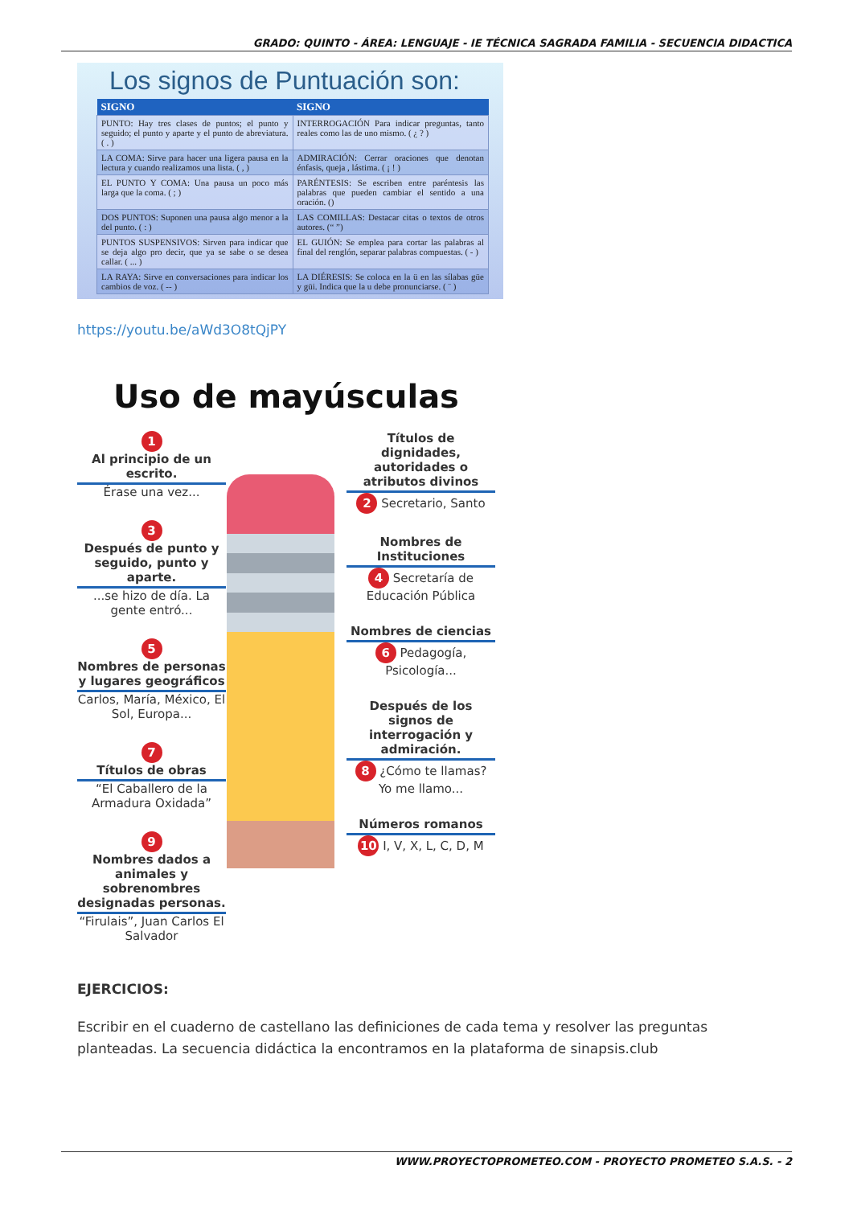GRADO: QUINTO - ÁREA: LENGUAJE - IE TÉCNICA SAGRADA FAMILIA - SECUENCIA DIDACTICA
Los signos de Puntuación son:
| SIGNO | SIGNO |
| --- | --- |
| PUNTO: Hay tres clases de puntos; el punto y seguido; el punto y aparte y el punto de abreviatura. ( . ) | INTERROGACIÓN Para indicar preguntas, tanto reales como las de uno mismo. ( ¿ ? ) |
| LA COMA: Sirve para hacer una ligera pausa en la lectura y cuando realizamos una lista. ( , ) | ADMIRACIÓN: Cerrar oraciones que denotan énfasis, queja , lástima. ( ¡ ! ) |
| EL PUNTO Y COMA: Una pausa un poco más larga que la coma. ( ; ) | PARÉNTESIS: Se escriben entre paréntesis las palabras que pueden cambiar el sentido a una oración. () |
| DOS PUNTOS: Suponen una pausa algo menor a la del punto. ( : ) | LAS COMILLAS: Destacar citas o textos de otros autores. (“ ”) |
| PUNTOS SUSPENSIVOS: Sirven para indicar que se deja algo pro decir, que ya se sabe o se desea callar. ( ... ) | EL GUIÓN: Se emplea para cortar las palabras al final del renglón, separar palabras compuestas. ( - ) |
| LA RAYA: Sirve en conversaciones para indicar los cambios de voz. ( -- ) | LA DIÉRESIS: Se coloca en la ü en las sílabas güe y güi. Indica que la u debe pronunciarse. ( ¨ ) |
https://youtu.be/aWd3O8tQjPY
Uso de mayúsculas
1
Al principio de un escrito.
Érase una vez...
3
Después de punto y seguido, punto y aparte....se hizo de día. La gente entró...
5
Nombres de personas y lugares geográficos
Carlos, María, México, El Sol, Europa...
7
Títulos de obras
“El Caballero de la Armadura Oxidada”
9
Nombres dados a animales y sobrenombres designadas personas.
“Firulais”, Juan Carlos El Salvador
Títulos de dignidades, autoridades o atributos divinos
2 Secretario, Santo
Nombres de Instituciones
4 Secretaría de Educación Pública
Nombres de ciencias
6 Pedagogía, Psicología...
Después de los signos de interrogación y admiración.
8 ¿Cómo te llamas? Yo me llamo...
Números romanos
10 I, V, X, L, C, D, M
EJERCICIOS:
Escribir en el cuaderno de castellano las definiciones de cada tema y resolver las preguntas planteadas. La secuencia didáctica la encontramos en la plataforma de sinapsis.club
WWW.PROYECTOPROMETEO.COM - PROYECTO PROMETEO S.A.S. - 2